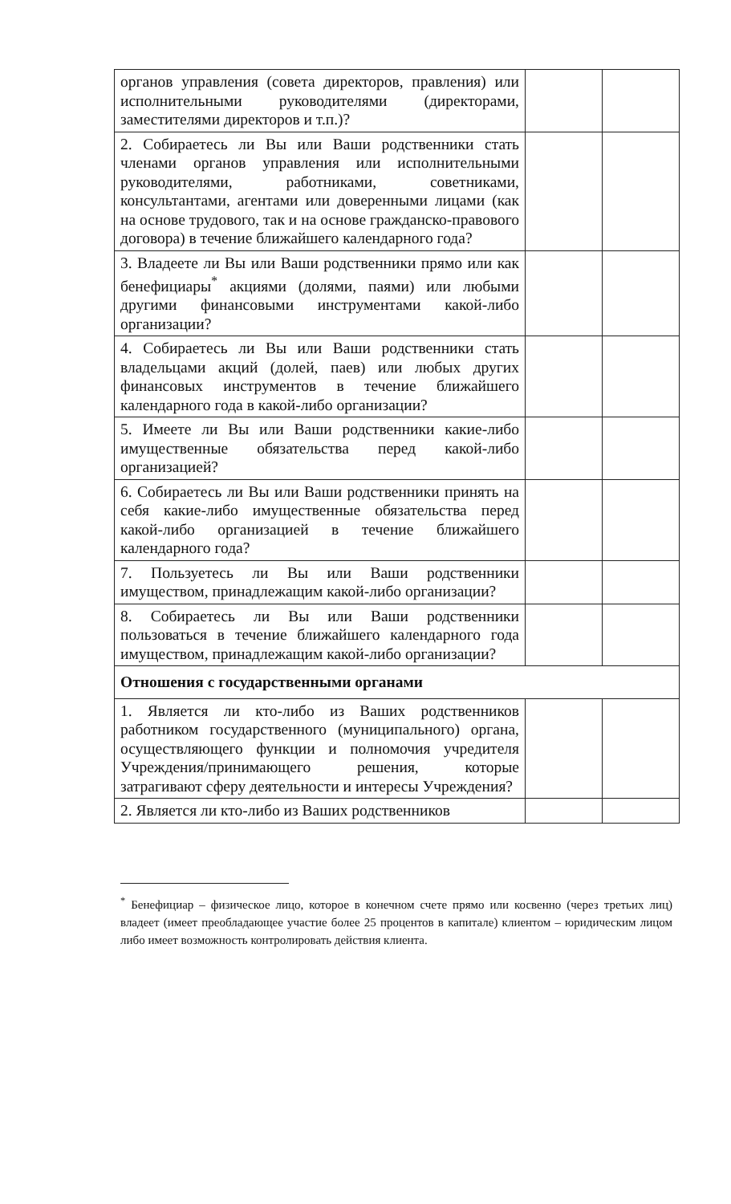| органов управления (совета директоров, правления) или исполнительными руководителями (директорами, заместителями директоров и т.п.)? | | |
| 2. Собираетесь ли Вы или Ваши родственники стать членами органов управления или исполнительными руководителями, работниками, советниками, консультантами, агентами или доверенными лицами (как на основе трудового, так и на основе гражданско-правового договора) в течение ближайшего календарного года? | | |
| 3. Владеете ли Вы или Ваши родственники прямо или как бенефициары<sup>*</sup> акциями (долями, паями) или любыми другими финансовыми инструментами какой-либо организации? | | |
| 4. Собираетесь ли Вы или Ваши родственники стать владельцами акций (долей, паев) или любых других финансовых инструментов в течение ближайшего календарного года в какой-либо организации? | | |
| 5. Имеете ли Вы или Ваши родственники какие-либо имущественные обязательства перед какой-либо организацией? | | |
| 6. Собираетесь ли Вы или Ваши родственники принять на себя какие-либо имущественные обязательства перед какой-либо организацией в течение ближайшего календарного года? | | |
| 7. Пользуетесь ли Вы или Ваши родственники имуществом, принадлежащим какой-либо организации? | | |
| 8. Собираетесь ли Вы или Ваши родственники пользоваться в течение ближайшего календарного года имуществом, принадлежащим какой-либо организации? | | |
| Отношения с государственными органами | | |
| 1. Является ли кто-либо из Ваших родственников работником государственного (муниципального) органа, осуществляющего функции и полномочия учредителя Учреждения/принимающего решения, которые затрагивают сферу деятельности и интересы Учреждения? | | |
| 2. Является ли кто-либо из Ваших родственников | | |
<sup>*</sup> Бенефициар – физическое лицо, которое в конечном счете прямо или косвенно (через третьих лиц) владеет (имеет преобладающее участие более 25 процентов в капитале) клиентом – юридическим лицом либо имеет возможность контролировать действия клиента.